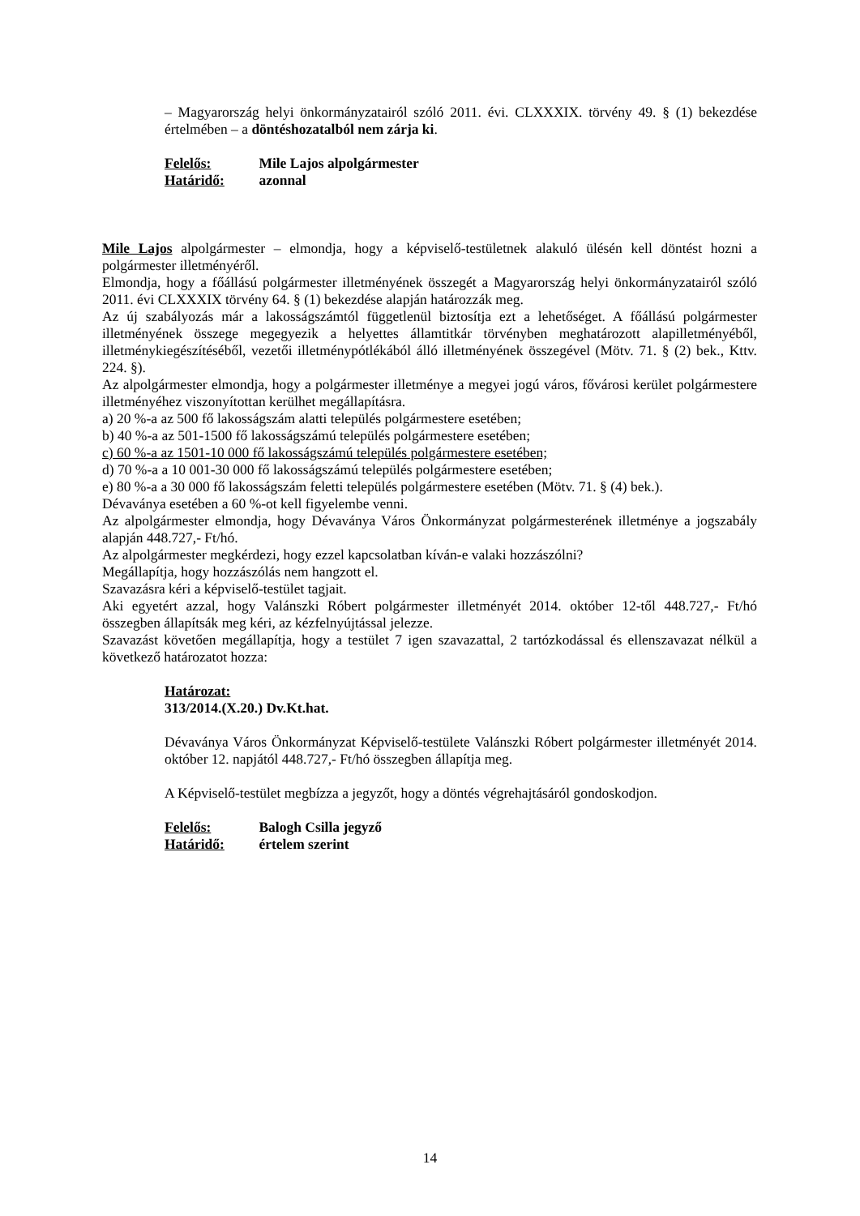– Magyarország helyi önkormányzatairól szóló 2011. évi. CLXXXIX. törvény 49. § (1) bekezdése értelmében – a döntéshozatalból nem zárja ki.
Felelős: Mile Lajos alpolgármester
Határidő: azonnal
Mile Lajos alpolgármester – elmondja, hogy a képviselő-testületnek alakuló ülésén kell döntést hozni a polgármester illetményéről.
Elmondja, hogy a főállású polgármester illetményének összegét a Magyarország helyi önkormányzatairól szóló 2011. évi CLXXXIX törvény 64. § (1) bekezdése alapján határozzák meg.
Az új szabályozás már a lakosságszámtól függetlenül biztosítja ezt a lehetőséget. A főállású polgármester illetményének összege megegyezik a helyettes államtitkár törvényben meghatározott alapilletményéből, illetménykiegészítéséből, vezetői illetménypótlékából álló illetményének összegével (Mötv. 71. § (2) bek., Kttv. 224. §).
Az alpolgármester elmondja, hogy a polgármester illetménye a megyei jogú város, fővárosi kerület polgármestere illetményéhez viszonyítottan kerülhet megállapításra.
a) 20 %-a az 500 fő lakosságszám alatti település polgármestere esetében;
b) 40 %-a az 501-1500 fő lakosságszámú település polgármestere esetében;
c) 60 %-a az 1501-10 000 fő lakosságszámú település polgármestere esetében;
d) 70 %-a a 10 001-30 000 fő lakosságszámú település polgármestere esetében;
e) 80 %-a a 30 000 fő lakosságszám feletti település polgármestere esetében (Mötv. 71. § (4) bek.).
Dévaványa esetében a 60 %-ot kell figyelembe venni.
Az alpolgármester elmondja, hogy Dévaványa Város Önkormányzat polgármesterének illetménye a jogszabály alapján 448.727,- Ft/hó.
Az alpolgármester megkérdezi, hogy ezzel kapcsolatban kíván-e valaki hozzászólni?
Megállapítja, hogy hozzászólás nem hangzott el.
Szavazásra kéri a képviselő-testület tagjait.
Aki egyetért azzal, hogy Valánszki Róbert polgármester illetményét 2014. október 12-től 448.727,- Ft/hó összegben állapítsák meg kéri, az kézfelnyújtással jelezze.
Szavazást követően megállapítja, hogy a testület 7 igen szavazattal, 2 tartózkodással és ellenszavazat nélkül a következő határozatot hozza:
Határozat:
313/2014.(X.20.) Dv.Kt.hat.
Dévaványa Város Önkormányzat Képviselő-testülete Valánszki Róbert polgármester illetményét 2014. október 12. napjától 448.727,- Ft/hó összegben állapítja meg.
A Képviselő-testület megbízza a jegyzőt, hogy a döntés végrehajtásáról gondoskodjon.
Felelős: Balogh Csilla jegyző
Határidő: értelem szerint
14